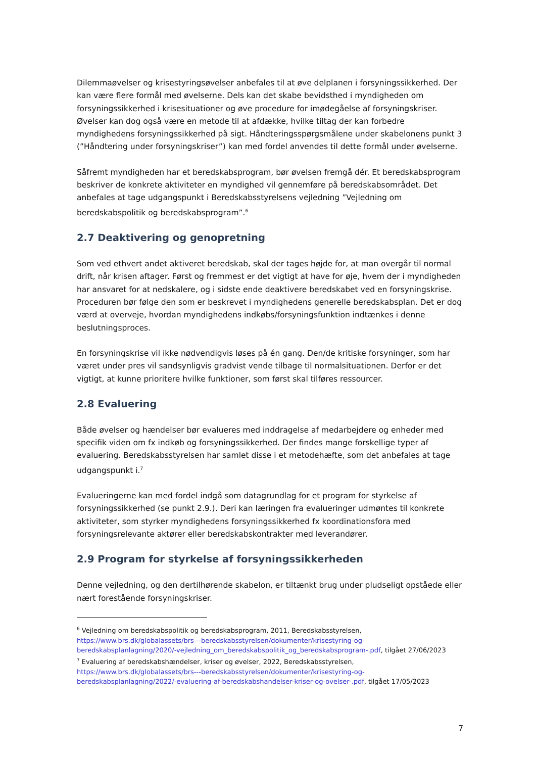Dilemmaøvelser og krisestyringsøvelser anbefales til at øve delplanen i forsyningssikkerhed. Der kan være flere formål med øvelserne. Dels kan det skabe bevidsthed i myndigheden om forsyningssikkerhed i krisesituationer og øve procedure for imødegåelse af forsyningskriser. Øvelser kan dog også være en metode til at afdække, hvilke tiltag der kan forbedre myndighedens forsyningssikkerhed på sigt. Håndteringsspørgsmålene under skabelonens punkt 3 (”Håndtering under forsyningskriser”) kan med fordel anvendes til dette formål under øvelserne.
Såfremt myndigheden har et beredskabsprogram, bør øvelsen fremgå dér. Et beredskabsprogram beskriver de konkrete aktiviteter en myndighed vil gennemføre på beredskabsområdet. Det anbefales at tage udgangspunkt i Beredskabsstyrelsens vejledning ”Vejledning om beredskabspolitik og beredskabsprogram”.<sup>6</sup>
2.7 Deaktivering og genopretning
Som ved ethvert andet aktiveret beredskab, skal der tages højde for, at man overgår til normal drift, når krisen aftager. Først og fremmest er det vigtigt at have for øje, hvem der i myndigheden har ansvaret for at nedskalere, og i sidste ende deaktivere beredskabet ved en forsyningskrise. Proceduren bør følge den som er beskrevet i myndighedens generelle beredskabsplan. Det er dog værd at overveje, hvordan myndighedens indkøbs/forsyningsfunktion indtænkes i denne beslutningsproces.
En forsyningskrise vil ikke nødvendigvis løses på én gang. Den/de kritiske forsyninger, som har været under pres vil sandsynligvis gradvist vende tilbage til normalsituationen. Derfor er det vigtigt, at kunne prioritere hvilke funktioner, som først skal tilføres ressourcer.
2.8 Evaluering
Både øvelser og hændelser bør evalueres med inddragelse af medarbejdere og enheder med specifik viden om fx indkøb og forsyningssikkerhed. Der findes mange forskellige typer af evaluering. Beredskabsstyrelsen har samlet disse i et metodehæfte, som det anbefales at tage udgangspunkt i.<sup>7</sup>
Evalueringerne kan med fordel indgå som datagrundlag for et program for styrkelse af forsyningssikkerhed (se punkt 2.9.). Deri kan læringen fra evalueringer udmøntes til konkrete aktiviteter, som styrker myndighedens forsyningssikkerhed fx koordinationsfora med forsyningsrelevante aktører eller beredskabskontrakter med leverandører.
2.9 Program for styrkelse af forsyningssikkerheden
Denne vejledning, og den dertilhørende skabelon, er tiltænkt brug under pludseligt opståede eller nært forestående forsyningskriser.
<sup>6</sup> Vejledning om beredskabspolitik og beredskabsprogram, 2011, Beredskabsstyrelsen, https://www.brs.dk/globalassets/brs---beredskabsstyrelsen/dokumenter/krisestyring-og-beredskabsplanlagning/2020/-vejledning_om_beredskabspolitik_og_beredskabsprogram-.pdf, tilgået 27/06/2023
<sup>7</sup> Evaluering af beredskabshændelser, kriser og øvelser, 2022, Beredskabsstyrelsen, https://www.brs.dk/globalassets/brs---beredskabsstyrelsen/dokumenter/krisestyring-og-beredskabsplanlagning/2022/-evaluering-af-beredskabshandelser-kriser-og-ovelser-.pdf, tilgået 17/05/2023
7